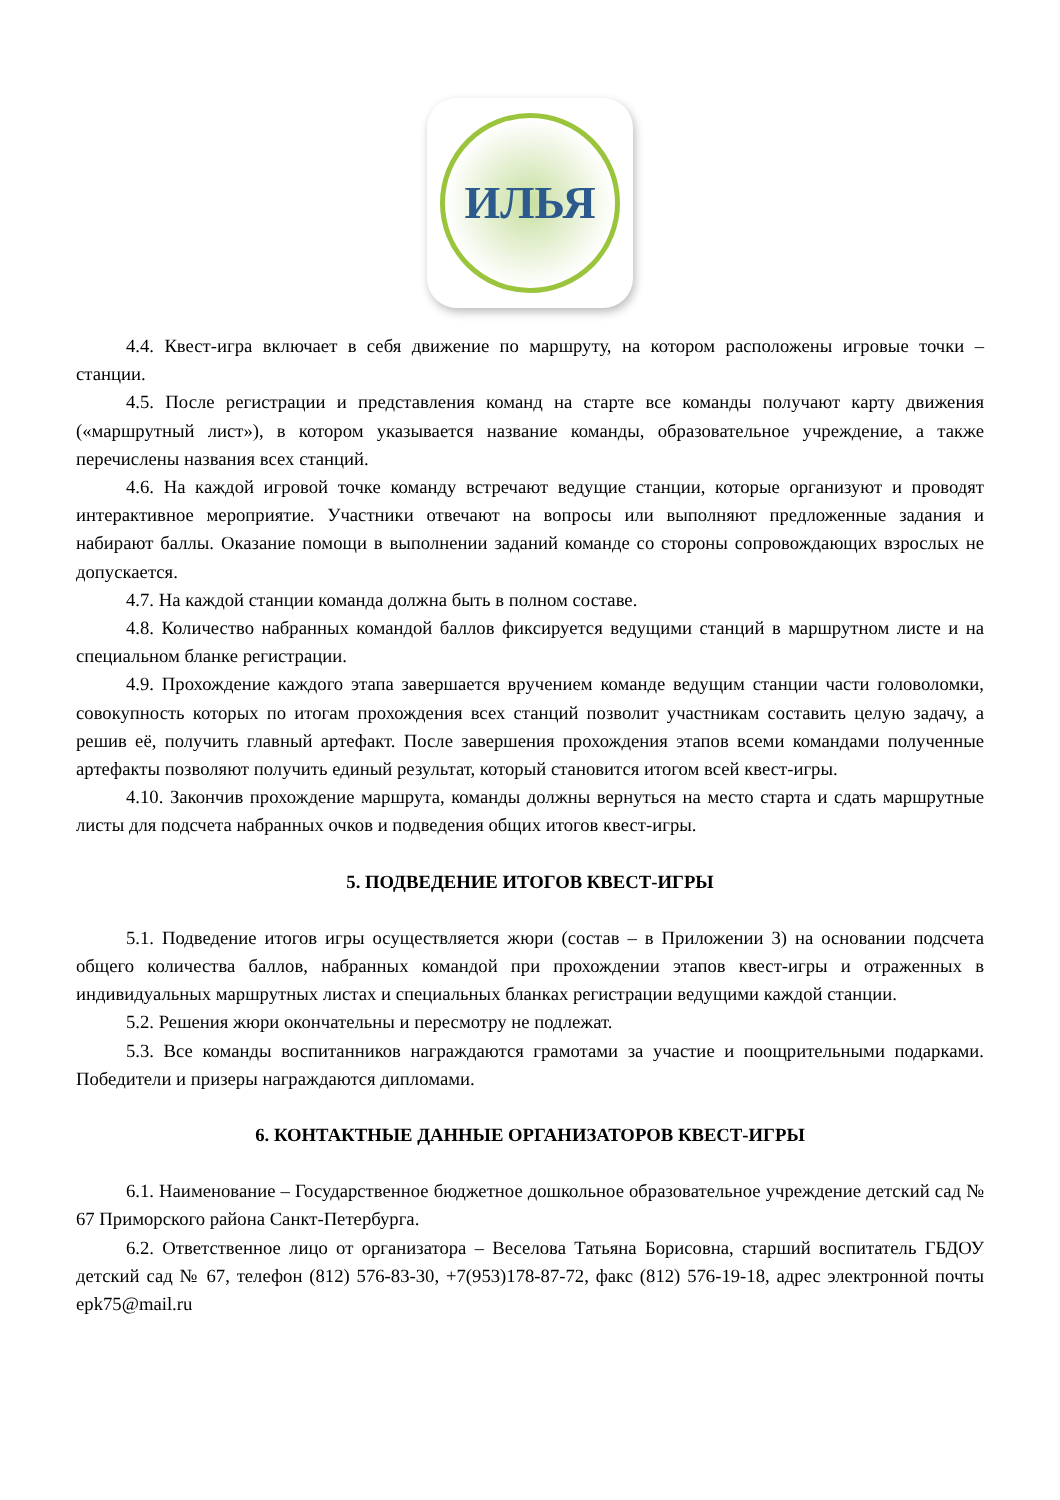ИЛЬЯ
4.4. Квест-игра включает в себя движение по маршруту, на котором расположены игровые точки – станции.
4.5. После регистрации и представления команд на старте все команды получают карту движения («маршрутный лист»), в котором указывается название команды, образовательное учреждение, а также перечислены названия всех станций.
4.6. На каждой игровой точке команду встречают ведущие станции, которые организуют и проводят интерактивное мероприятие. Участники отвечают на вопросы или выполняют предложенные задания и набирают баллы. Оказание помощи в выполнении заданий команде со стороны сопровождающих взрослых не допускается.
4.7. На каждой станции команда должна быть в полном составе.
4.8. Количество набранных командой баллов фиксируется ведущими станций в маршрутном листе и на специальном бланке регистрации.
4.9. Прохождение каждого этапа завершается вручением команде ведущим станции части головоломки, совокупность которых по итогам прохождения всех станций позволит участникам составить целую задачу, а решив её, получить главный артефакт. После завершения прохождения этапов всеми командами полученные артефакты позволяют получить единый результат, который становится итогом всей квест-игры.
4.10. Закончив прохождение маршрута, команды должны вернуться на место старта и сдать маршрутные листы для подсчета набранных очков и подведения общих итогов квест-игры.
5. ПОДВЕДЕНИЕ ИТОГОВ КВЕСТ-ИГРЫ
5.1. Подведение итогов игры осуществляется жюри (состав – в Приложении 3) на основании подсчета общего количества баллов, набранных командой при прохождении этапов квест-игры и отраженных в индивидуальных маршрутных листах и специальных бланках регистрации ведущими каждой станции.
5.2. Решения жюри окончательны и пересмотру не подлежат.
5.3. Все команды воспитанников награждаются грамотами за участие и поощрительными подарками. Победители и призеры награждаются дипломами.
6. КОНТАКТНЫЕ ДАННЫЕ ОРГАНИЗАТОРОВ КВЕСТ-ИГРЫ
6.1. Наименование – Государственное бюджетное дошкольное образовательное учреждение детский сад № 67 Приморского района Санкт-Петербурга.
6.2. Ответственное лицо от организатора – Веселова Татьяна Борисовна, старший воспитатель ГБДОУ детский сад № 67, телефон (812) 576-83-30, +7(953)178-87-72, факс (812) 576-19-18, адрес электронной почты epk75@mail.ru